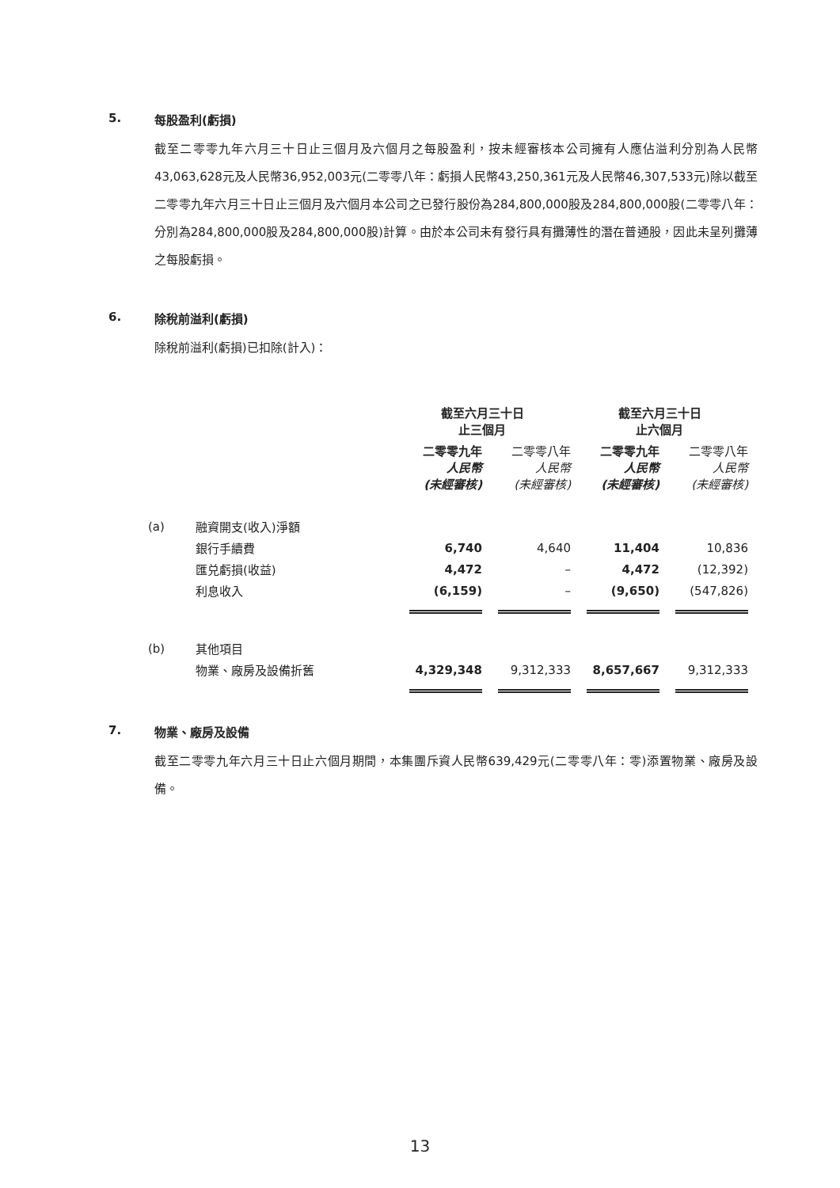5. 每股盈利(虧損)
截至二零零九年六月三十日止三個月及六個月之每股盈利，按未經審核本公司擁有人應佔溢利分別為人民幣43,063,628元及人民幣36,952,003元(二零零八年：虧損人民幣43,250,361元及人民幣46,307,533元)除以截至二零零九年六月三十日止三個月及六個月本公司之已發行股份為284,800,000股及284,800,000股(二零零八年：分別為284,800,000股及284,800,000股)計算。由於本公司未有發行具有攤薄性的潛在普通股，因此未呈列攤薄之每股虧損。
6. 除稅前溢利(虧損)
除稅前溢利(虧損)已扣除(計入)：
| | | 截至六月三十日 止三個月 | | 截至六月三十日 止六個月 | |
| --- | --- | --- | --- | --- | --- |
| | | 二零零九年 人民幣 (未經審核) | 二零零八年 人民幣 (未經審核) | 二零零九年 人民幣 (未經審核) | 二零零八年 人民幣 (未經審核) |
| (a) | 融資開支(收入)淨額 | | | | |
| | 銀行手續費 | 6,740 | 4,640 | 11,404 | 10,836 |
| | 匯兑虧損(收益) | 4,472 | – | 4,472 | (12,392) |
| | 利息收入 | (6,159) | – | (9,650) | (547,826) |
| (b) | 其他項目 | | | | |
| | 物業、廠房及設備折舊 | 4,329,348 | 9,312,333 | 8,657,667 | 9,312,333 |
7. 物業、廠房及設備
截至二零零九年六月三十日止六個月期間，本集團斥資人民幣639,429元(二零零八年：零)添置物業、廠房及設備。
13